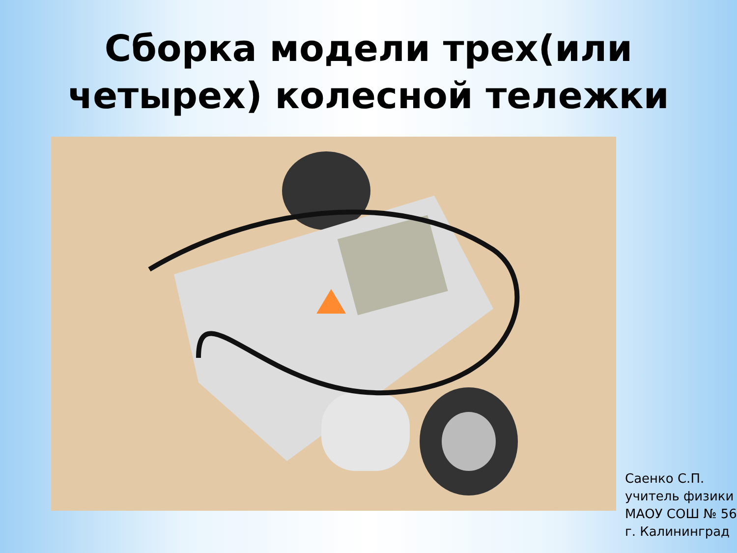Сборка модели трех(или
четырех) колесной тележки
Саенко С.П.
учитель физики
МАОУ СОШ № 56
г. Калининград